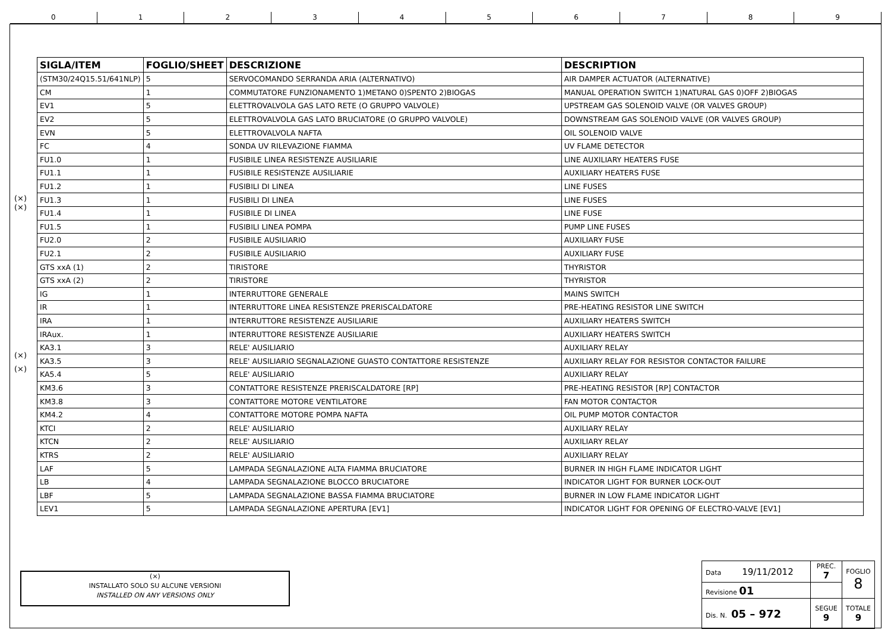0 1 2 3 4 5 6 7 8 9
(×)
(×)
(×)
(×)
| SIGLA/ITEM | FOGLIO/SHEET | DESCRIZIONE | DESCRIPTION |
| --- | --- | --- | --- |
| (STM30/24Q15.51/641NLP) | 5 | SERVOCOMANDO SERRANDA ARIA (ALTERNATIVO) | AIR DAMPER ACTUATOR (ALTERNATIVE) |
| CM | 1 | COMMUTATORE FUNZIONAMENTO 1)METANO 0)SPENTO 2)BIOGAS | MANUAL OPERATION SWITCH 1)NATURAL GAS 0)OFF 2)BIOGAS |
| EV1 | 5 | ELETTROVALVOLA GAS LATO RETE (O GRUPPO VALVOLE) | UPSTREAM GAS SOLENOID VALVE (OR VALVES GROUP) |
| EV2 | 5 | ELETTROVALVOLA GAS LATO BRUCIATORE (O GRUPPO VALVOLE) | DOWNSTREAM GAS SOLENOID VALVE (OR VALVES GROUP) |
| EVN | 5 | ELETTROVALVOLA NAFTA | OIL SOLENOID VALVE |
| FC | 4 | SONDA UV RILEVAZIONE FIAMMA | UV FLAME DETECTOR |
| FU1.0 | 1 | FUSIBILE LINEA RESISTENZE AUSILIARIE | LINE AUXILIARY HEATERS FUSE |
| FU1.1 | 1 | FUSIBILE RESISTENZE AUSILIARIE | AUXILIARY HEATERS FUSE |
| FU1.2 | 1 | FUSIBILI DI LINEA | LINE FUSES |
| FU1.3 | 1 | FUSIBILI DI LINEA | LINE FUSES |
| FU1.4 | 1 | FUSIBILE DI LINEA | LINE FUSE |
| FU1.5 | 1 | FUSIBILI LINEA POMPA | PUMP LINE FUSES |
| FU2.0 | 2 | FUSIBILE AUSILIARIO | AUXILIARY FUSE |
| FU2.1 | 2 | FUSIBILE AUSILIARIO | AUXILIARY FUSE |
| GTS xxA (1) | 2 | TIRISTORE | THYRISTOR |
| GTS xxA (2) | 2 | TIRISTORE | THYRISTOR |
| IG | 1 | INTERRUTTORE GENERALE | MAINS SWITCH |
| IR | 1 | INTERRUTTORE LINEA RESISTENZE PRERISCALDATORE | PRE-HEATING RESISTOR LINE SWITCH |
| IRA | 1 | INTERRUTTORE RESISTENZE AUSILIARIE | AUXILIARY HEATERS SWITCH |
| IRAux. | 1 | INTERRUTTORE RESISTENZE AUSILIARIE | AUXILIARY HEATERS SWITCH |
| KA3.1 | 3 | RELE' AUSILIARIO | AUXILIARY RELAY |
| KA3.5 | 3 | RELE' AUSILIARIO SEGNALAZIONE GUASTO CONTATTORE RESISTENZE | AUXILIARY RELAY FOR RESISTOR CONTACTOR FAILURE |
| KA5.4 | 5 | RELE' AUSILIARIO | AUXILIARY RELAY |
| KM3.6 | 3 | CONTATTORE RESISTENZE PRERISCALDATORE [RP] | PRE-HEATING RESISTOR [RP] CONTACTOR |
| KM3.8 | 3 | CONTATTORE MOTORE VENTILATORE | FAN MOTOR CONTACTOR |
| KM4.2 | 4 | CONTATTORE MOTORE POMPA NAFTA | OIL PUMP MOTOR CONTACTOR |
| KTCI | 2 | RELE' AUSILIARIO | AUXILIARY RELAY |
| KTCN | 2 | RELE' AUSILIARIO | AUXILIARY RELAY |
| KTRS | 2 | RELE' AUSILIARIO | AUXILIARY RELAY |
| LAF | 5 | LAMPADA SEGNALAZIONE ALTA FIAMMA BRUCIATORE | BURNER IN HIGH FLAME INDICATOR LIGHT |
| LB | 4 | LAMPADA SEGNALAZIONE BLOCCO BRUCIATORE | INDICATOR LIGHT FOR BURNER LOCK-OUT |
| LBF | 5 | LAMPADA SEGNALAZIONE BASSA FIAMMA BRUCIATORE | BURNER IN LOW FLAME INDICATOR LIGHT |
| LEV1 | 5 | LAMPADA SEGNALAZIONE APERTURA [EV1] | INDICATOR LIGHT FOR OPENING OF ELECTRO-VALVE [EV1] |
(×)
INSTALLATO SOLO SU ALCUNE VERSIONI
INSTALLED ON ANY VERSIONS ONLY
| Data 19/11/2012 | PREC. 7 | FOGLIO 8 |
| Revisione 01 | | |
| Dis. N. 05 – 972 | SEGUE 9 | TOTALE 9 |